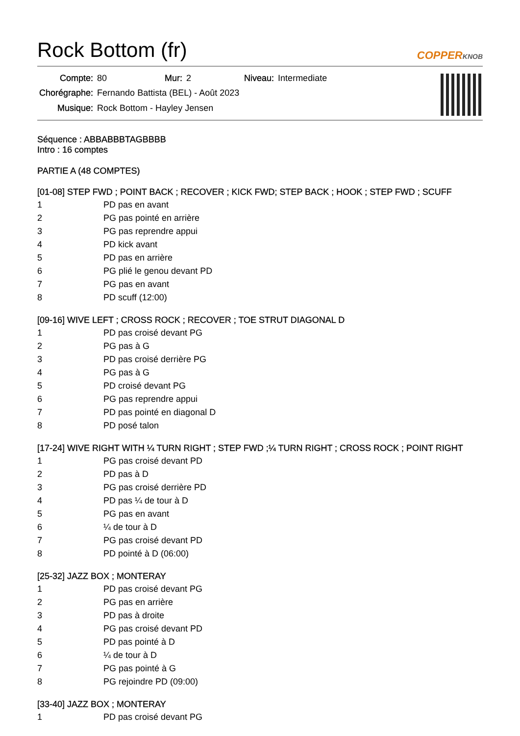Rock Bottom (fr)
COPPERKNOB
| Compte: | 80 | Mur: | 2 | Niveau: | Intermediate |
| Chorégraphe: | Fernando Battista (BEL) - Août 2023 | | | | |
| Musique: | Rock Bottom - Hayley Jensen | | | | |
Séquence : ABBABBBTAGBBBB
Intro : 16 comptes
PARTIE A (48 COMPTES)
[01-08] STEP FWD ; POINT BACK ; RECOVER ; KICK FWD; STEP BACK ; HOOK ; STEP FWD ; SCUFF
| 1 | PD pas en avant |
| 2 | PG pas pointé en arrière |
| 3 | PG pas reprendre appui |
| 4 | PD kick avant |
| 5 | PD pas en arrière |
| 6 | PG plié le genou devant PD |
| 7 | PG pas en avant |
| 8 | PD scuff (12:00) |
[09-16] WIVE LEFT ; CROSS ROCK ; RECOVER ; TOE STRUT DIAGONAL D
| 1 | PD pas croisé devant PG |
| 2 | PG pas à G |
| 3 | PD pas croisé derrière PG |
| 4 | PG pas à G |
| 5 | PD croisé devant PG |
| 6 | PG pas reprendre appui |
| 7 | PD pas pointé en diagonal D |
| 8 | PD posé talon |
[17-24] WIVE RIGHT WITH ¼ TURN RIGHT ; STEP FWD ;¼ TURN RIGHT ; CROSS ROCK ; POINT RIGHT
| 1 | PG pas croisé devant PD |
| 2 | PD pas à D |
| 3 | PG pas croisé derrière PD |
| 4 | PD pas ¼ de tour à D |
| 5 | PG pas en avant |
| 6 | ¼ de tour à D |
| 7 | PG pas croisé devant PD |
| 8 | PD pointé à D (06:00) |
[25-32] JAZZ BOX ; MONTERAY
| 1 | PD pas croisé devant PG |
| 2 | PG pas en arrière |
| 3 | PD pas à droite |
| 4 | PG pas croisé devant PD |
| 5 | PD pas pointé à D |
| 6 | ¼ de tour à D |
| 7 | PG pas pointé à G |
| 8 | PG rejoindre PD (09:00) |
[33-40] JAZZ BOX ; MONTERAY
| 1 | PD pas croisé devant PG |